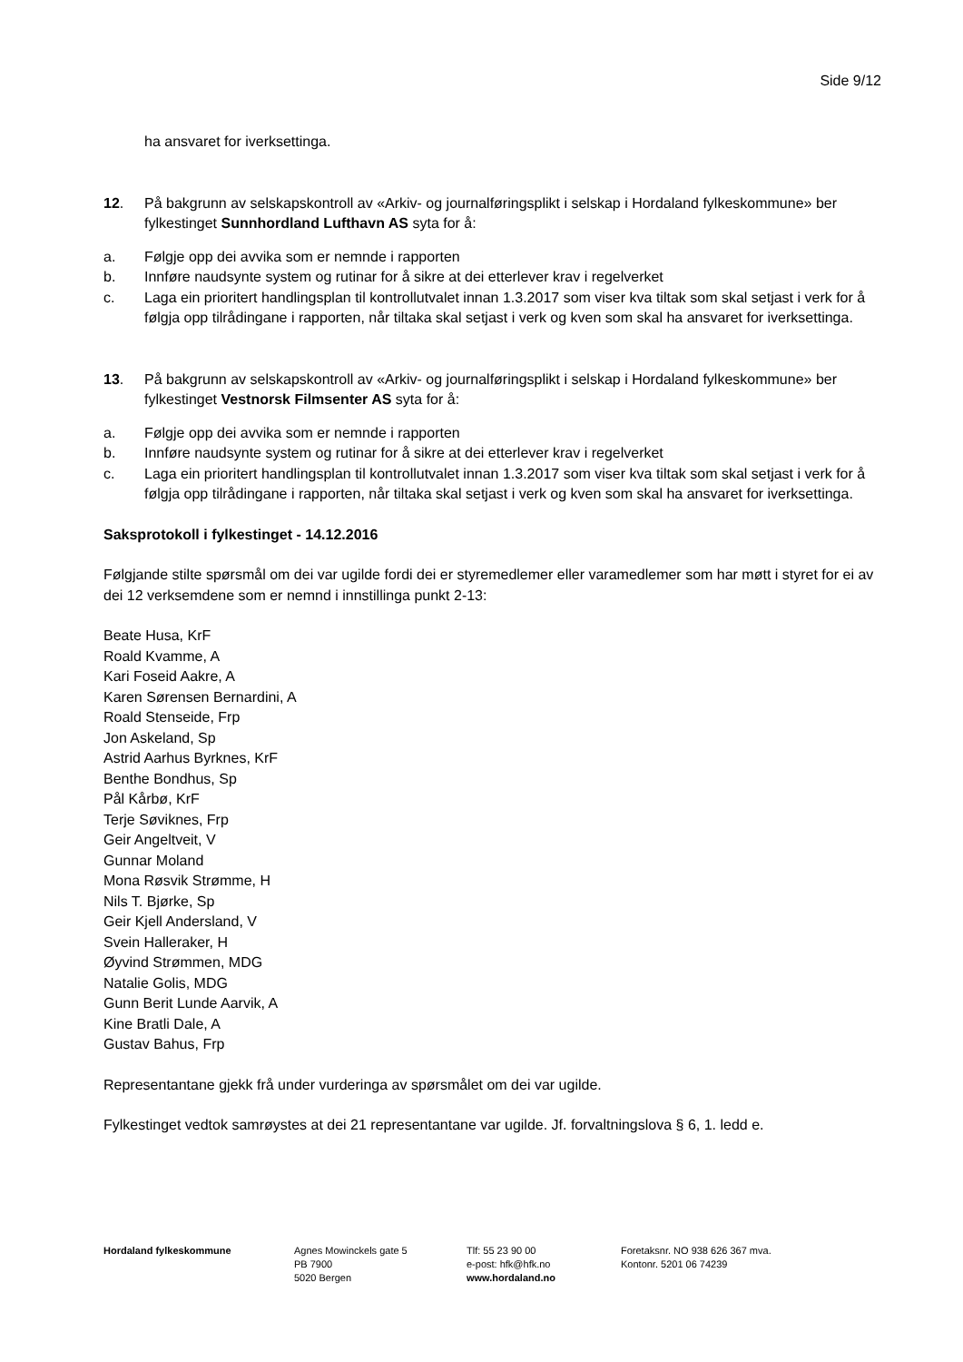Side 9/12
ha ansvaret for iverksettinga.
12. På bakgrunn av selskapskontroll av «Arkiv- og journalføringsplikt i selskap i Hordaland fylkeskommune» ber fylkestinget Sunnhordland Lufthavn AS syta for å:
a. Følgje opp dei avvika som er nemnde i rapporten
b. Innføre naudsynte system og rutinar for å sikre at dei etterlever krav i regelverket
c. Laga ein prioritert handlingsplan til kontrollutvalet innan 1.3.2017 som viser kva tiltak som skal setjast i verk for å følgja opp tilrådingane i rapporten, når tiltaka skal setjast i verk og kven som skal ha ansvaret for iverksettinga.
13. På bakgrunn av selskapskontroll av «Arkiv- og journalføringsplikt i selskap i Hordaland fylkeskommune» ber fylkestinget Vestnorsk Filmsenter AS syta for å:
a. Følgje opp dei avvika som er nemnde i rapporten
b. Innføre naudsynte system og rutinar for å sikre at dei etterlever krav i regelverket
c. Laga ein prioritert handlingsplan til kontrollutvalet innan 1.3.2017 som viser kva tiltak som skal setjast i verk for å følgja opp tilrådingane i rapporten, når tiltaka skal setjast i verk og kven som skal ha ansvaret for iverksettinga.
Saksprotokoll i fylkestinget - 14.12.2016
Følgjande stilte spørsmål om dei var ugilde fordi dei er styremedlemer eller varamedlemer som har møtt i styret for ei av dei 12 verksemdene som er nemnd i innstillinga punkt 2-13:
Beate Husa, KrF
Roald Kvamme, A
Kari Foseid Aakre, A
Karen Sørensen Bernardini, A
Roald Stenseide, Frp
Jon Askeland, Sp
Astrid Aarhus Byrknes, KrF
Benthe Bondhus, Sp
Pål Kårbø, KrF
Terje Søviknes, Frp
Geir Angeltveit, V
Gunnar Moland
Mona Røsvik Strømme, H
Nils T. Bjørke, Sp
Geir Kjell Andersland, V
Svein Halleraker, H
Øyvind Strømmen, MDG
Natalie Golis, MDG
Gunn Berit Lunde Aarvik, A
Kine Bratli Dale, A
Gustav Bahus, Frp
Representantane gjekk frå under vurderinga av spørsmålet om dei var ugilde.
Fylkestinget vedtok samrøystes at dei 21 representantane var ugilde. Jf. forvaltningslova § 6, 1. ledd e.
Hordaland fylkeskommune Agnes Mowinckels gate 5
PB 7900
5020 Bergen
Tlf: 55 23 90 00
e-post: hfk@hfk.no
www.hordaland.no
Foretaksnr. NO 938 626 367 mva.
Kontonr. 5201 06 74239